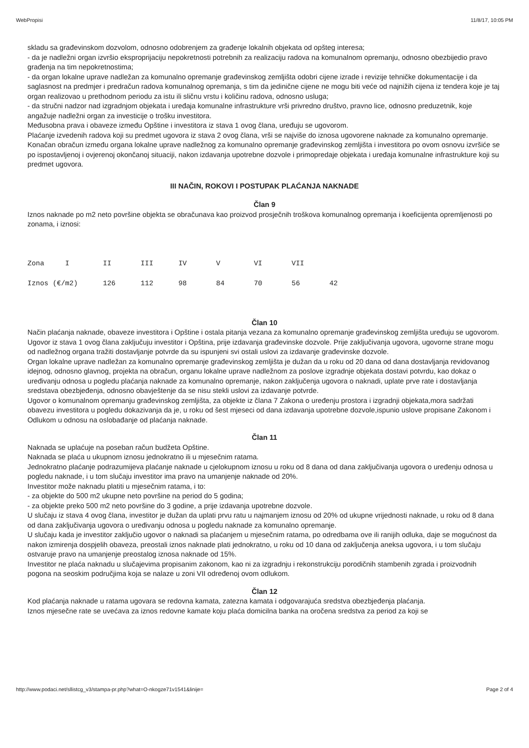WebPropisi 11/8/17, 10:05 PM
skladu sa građevinskom dozvolom, odnosno odobrenjem za građenje lokalnih objekata od opšteg interesa;
- da je nadležni organ izvršio eksproprijaciju nepokretnosti potrebnih za realizaciju radova na komunalnom opremanju, odnosno obezbijedio pravo građenja na tim nepokretnostima;
- da organ lokalne uprave nadležan za komunalno opremanje građevinskog zemljišta odobri cijene izrade i revizije tehničke dokumentacije i da saglasnost na predmjer i predračun radova komunalnog opremanja, s tim da jedinične cijene ne mogu biti veće od najnižih cijena iz tendera koje je taj organ realizovao u prethodnom periodu za istu ili sličnu vrstu i količinu radova, odnosno usluga;
- da stručni nadzor nad izgradnjom objekata i uređaja komunalne infrastrukture vrši privredno društvo, pravno lice, odnosno preduzetnik, koje angažuje nadležni organ za investicije o trošku investitora.
Međusobna prava i obaveze između Opštine i investitora iz stava 1 ovog člana, uređuju se ugovorom.
Plaćanje izvedenih radova koji su predmet ugovora iz stava 2 ovog člana, vrši se najviše do iznosa ugovorene naknade za komunalno opremanje.
Konačan obračun između organa lokalne uprave nadležnog za komunalno opremanje građevinskog zemljišta i investitora po ovom osnovu izvršiće se po ispostavljenoj i ovjerenoj okončanoj situaciji, nakon izdavanja upotrebne dozvole i primopredaje objekata i uređaja komunalne infrastrukture koji su predmet ugovora.
III NAČIN, ROKOVI I POSTUPAK PLAĆANJA NAKNADE
Član 9
Iznos naknade po m2 neto površine objekta se obračunava kao proizvod prosječnih troškova komunalnog opremanja i koeficijenta opremljenosti po zonama, i iznosi:
Zona     I        II       III      IV       V        VI       VII
Iznos (€/m2)      126      112      98       84       70       56       42
Član 10
Način plaćanja naknade, obaveze investitora i Opštine i ostala pitanja vezana za komunalno opremanje građevinskog zemljišta uređuju se ugovorom.
Ugovor iz stava 1 ovog člana zaključuju investitor i Opština, prije izdavanja građevinske dozvole. Prije zaključivanja ugovora, ugovorne strane mogu od nadležnog organa tražiti dostavljanje potvrde da su ispunjeni svi ostali uslovi za izdavanje građevinske dozvole.
Organ lokalne uprave nadležan za komunalno opremanje građevinskog zemljišta je dužan da u roku od 20 dana od dana dostavljanja revidovanog idejnog, odnosno glavnog, projekta na obračun, organu lokalne uprave nadležnom za poslove izgradnje objekata dostavi potvrdu, kao dokaz o uređivanju odnosa u pogledu plaćanja naknade za komunalno opremanje, nakon zaključenja ugovora o naknadi, uplate prve rate i dostavljanja sredstava obezbjeđenja, odnosno obavještenje da se nisu stekli uslovi za izdavanje potvrde.
Ugovor o komunalnom opremanju građevinskog zemljišta, za objekte iz člana 7 Zakona o uređenju prostora i izgradnji objekata,mora sadržati obavezu investitora u pogledu dokazivanja da je, u roku od šest mjeseci od dana izdavanja upotrebne dozvole,ispunio uslove propisane Zakonom i Odlukom u odnosu na oslobađanje od plaćanja naknade.
Član 11
Naknada se uplaćuje na poseban račun budžeta Opštine.
Naknada se plaća u ukupnom iznosu jednokratno ili u mjesečnim ratama.
Jednokratno plaćanje podrazumijeva plaćanje naknade u cjelokupnom iznosu u roku od 8 dana od dana zaključivanja ugovora o uređenju odnosa u pogledu naknade, i u tom slučaju investitor ima pravo na umanjenje naknade od 20%.
Investitor može naknadu platiti u mjesečnim ratama, i to:
- za objekte do 500 m2 ukupne neto površine na period do 5 godina;
- za objekte preko 500 m2 neto površine do 3 godine, a prije izdavanja upotrebne dozvole.
U slučaju iz stava 4 ovog člana, investitor je dužan da uplati prvu ratu u najmanjem iznosu od 20% od ukupne vrijednosti naknade, u roku od 8 dana od dana zaključivanja ugovora o uređivanju odnosa u pogledu naknade za komunalno opremanje.
U slučaju kada je investitor zaključio ugovor o naknadi sa plaćanjem u mjesečnim ratama, po odredbama ove ili ranijih odluka, daje se mogućnost da nakon izmirenja dospjelih obaveza, preostali iznos naknade plati jednokratno, u roku od 10 dana od zaključenja aneksa ugovora, i u tom slučaju ostvaruje pravo na umanjenje preostalog iznosa naknade od 15%.
Investitor ne plaća naknadu u slučajevima propisanim zakonom, kao ni za izgradnju i rekonstrukciju porodičnih stambenih zgrada i proizvodnih pogona na seoskim područjima koja se nalaze u zoni VII određenoj ovom odlukom.
Član 12
Kod plaćanja naknade u ratama ugovara se redovna kamata, zatezna kamata i odgovarajuća sredstva obezbjeđenja plaćanja.
Iznos mjesečne rate se uvećava za iznos redovne kamate koju plaća domicilna banka na oročena sredstva za period za koji se
http://www.podaci.net/sllistcg_v3/stampa-pr.php?what=O-nkogze71v1541&linije= Page 2 of 4